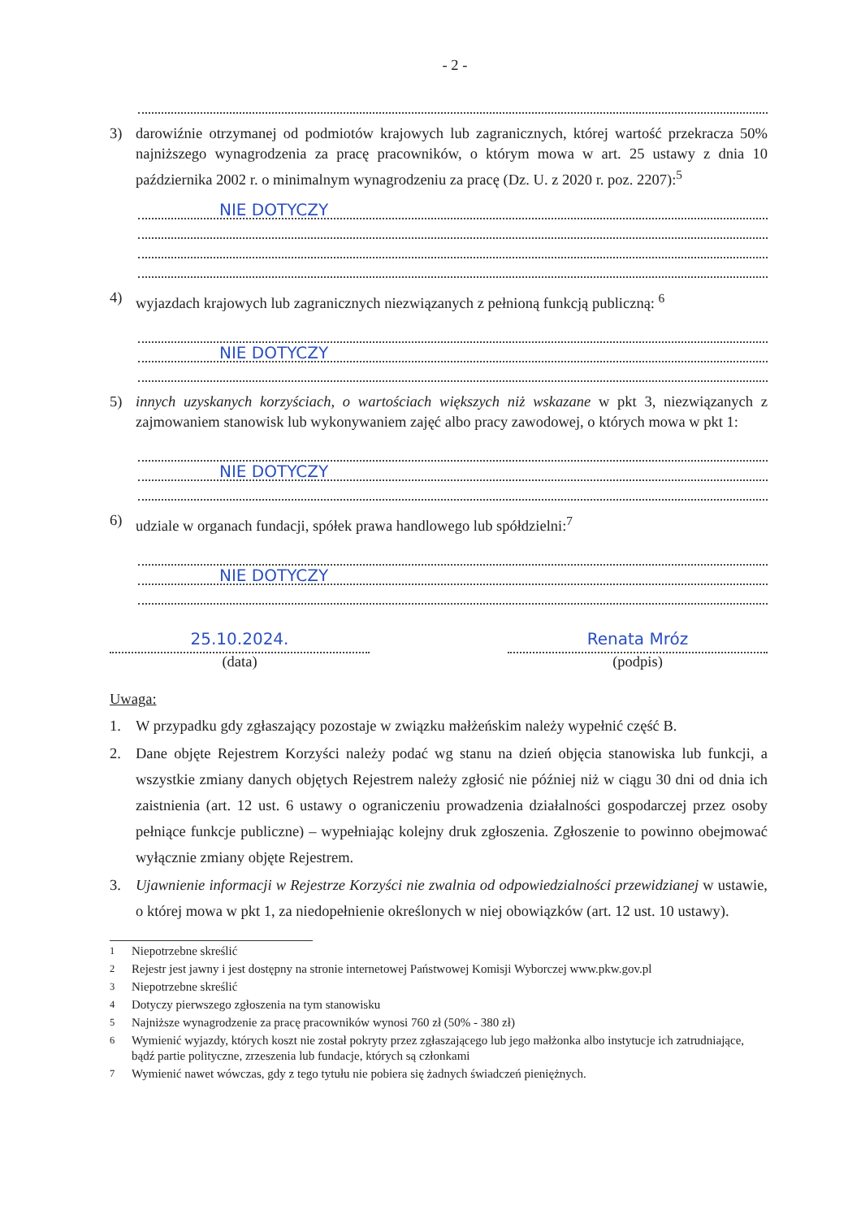- 2 -
3) darowiźnie otrzymanej od podmiotów krajowych lub zagranicznych, której wartość przekracza 50% najniższego wynagrodzenia za pracę pracowników, o którym mowa w art. 25 ustawy z dnia 10 października 2002 r. o minimalnym wynagrodzeniu za pracę (Dz. U. z 2020 r. poz. 2207):<sup>5</sup>
NIE DOTYCZY
4) wyjazdach krajowych lub zagranicznych niezwiązanych z pełnioną funkcją publiczną: <sup>6</sup>
NIE DOTYCZY
5) innych uzyskanych korzyściach, o wartościach większych niż wskazane w pkt 3, niezwiązanych z zajmowaniem stanowisk lub wykonywaniem zajęć albo pracy zawodowej, o których mowa w pkt 1:
NIE DOTYCZY
6) udziale w organach fundacji, spółek prawa handlowego lub spółdzielni:<sup>7</sup>
NIE DOTYCZY
25.10.2024.
(data)
Renata Mróz
(podpis)
Uwaga:
1. W przypadku gdy zgłaszający pozostaje w związku małżeńskim należy wypełnić część B.
2. Dane objęte Rejestrem Korzyści należy podać wg stanu na dzień objęcia stanowiska lub funkcji, a wszystkie zmiany danych objętych Rejestrem należy zgłosić nie później niż w ciągu 30 dni od dnia ich zaistnienia (art. 12 ust. 6 ustawy o ograniczeniu prowadzenia działalności gospodarczej przez osoby pełniące funkcje publiczne) – wypełniając kolejny druk zgłoszenia. Zgłoszenie to powinno obejmować wyłącznie zmiany objęte Rejestrem.
3. Ujawnienie informacji w Rejestrze Korzyści nie zwalnia od odpowiedzialności przewidzianej w ustawie, o której mowa w pkt 1, za niedopełnienie określonych w niej obowiązków (art. 12 ust. 10 ustawy).
<sup>1</sup> Niepotrzebne skreślić
<sup>2</sup> Rejestr jest jawny i jest dostępny na stronie internetowej Państwowej Komisji Wyborczej www.pkw.gov.pl
<sup>3</sup> Niepotrzebne skreślić
<sup>4</sup> Dotyczy pierwszego zgłoszenia na tym stanowisku
<sup>5</sup> Najniższe wynagrodzenie za pracę pracowników wynosi 760 zł (50% - 380 zł)
<sup>6</sup> Wymienić wyjazdy, których koszt nie został pokryty przez zgłaszającego lub jego małżonka albo instytucje ich zatrudniające, bądź partie polityczne, zrzeszenia lub fundacje, których są członkami
<sup>7</sup> Wymienić nawet wówczas, gdy z tego tytułu nie pobiera się żadnych świadczeń pieniężnych.